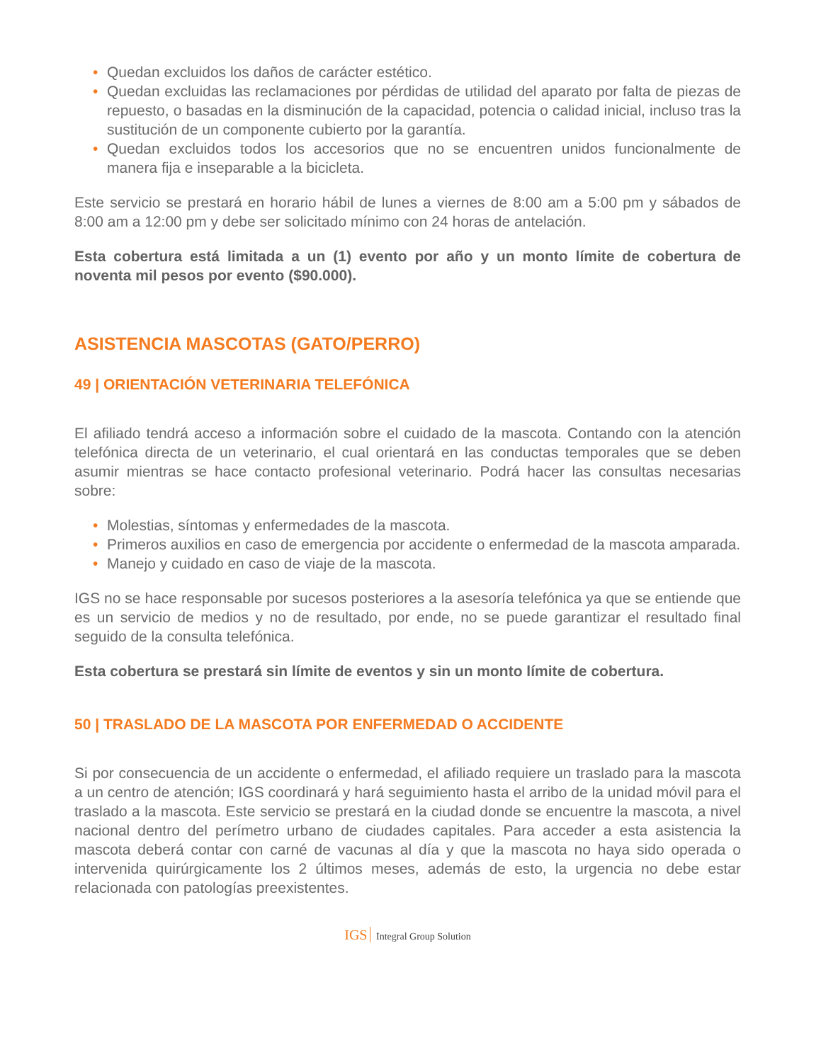• Quedan excluidos los daños de carácter estético.
• Quedan excluidas las reclamaciones por pérdidas de utilidad del aparato por falta de piezas de repuesto, o basadas en la disminución de la capacidad, potencia o calidad inicial, incluso tras la sustitución de un componente cubierto por la garantía.
• Quedan excluidos todos los accesorios que no se encuentren unidos funcionalmente de manera fija e inseparable a la bicicleta.
Este servicio se prestará en horario hábil de lunes a viernes de 8:00 am a 5:00 pm y sábados de 8:00 am a 12:00 pm y debe ser solicitado mínimo con 24 horas de antelación.
Esta cobertura está limitada a un (1) evento por año y un monto límite de cobertura de noventa mil pesos por evento ($90.000).
ASISTENCIA MASCOTAS (GATO/PERRO)
49 | ORIENTACIÓN VETERINARIA TELEFÓNICA
El afiliado tendrá acceso a información sobre el cuidado de la mascota. Contando con la atención telefónica directa de un veterinario, el cual orientará en las conductas temporales que se deben asumir mientras se hace contacto profesional veterinario. Podrá hacer las consultas necesarias sobre:
• Molestias, síntomas y enfermedades de la mascota.
• Primeros auxilios en caso de emergencia por accidente o enfermedad de la mascota amparada.
• Manejo y cuidado en caso de viaje de la mascota.
IGS no se hace responsable por sucesos posteriores a la asesoría telefónica ya que se entiende que es un servicio de medios y no de resultado, por ende, no se puede garantizar el resultado final seguido de la consulta telefónica.
Esta cobertura se prestará sin límite de eventos y sin un monto límite de cobertura.
50 | TRASLADO DE LA MASCOTA POR ENFERMEDAD O ACCIDENTE
Si por consecuencia de un accidente o enfermedad, el afiliado requiere un traslado para la mascota a un centro de atención; IGS coordinará y hará seguimiento hasta el arribo de la unidad móvil para el traslado a la mascota. Este servicio se prestará en la ciudad donde se encuentre la mascota, a nivel nacional dentro del perímetro urbano de ciudades capitales. Para acceder a esta asistencia la mascota deberá contar con carné de vacunas al día y que la mascota no haya sido operada o intervenida quirúrgicamente los 2 últimos meses, además de esto, la urgencia no debe estar relacionada con patologías preexistentes.
IGS Integral Group Solution